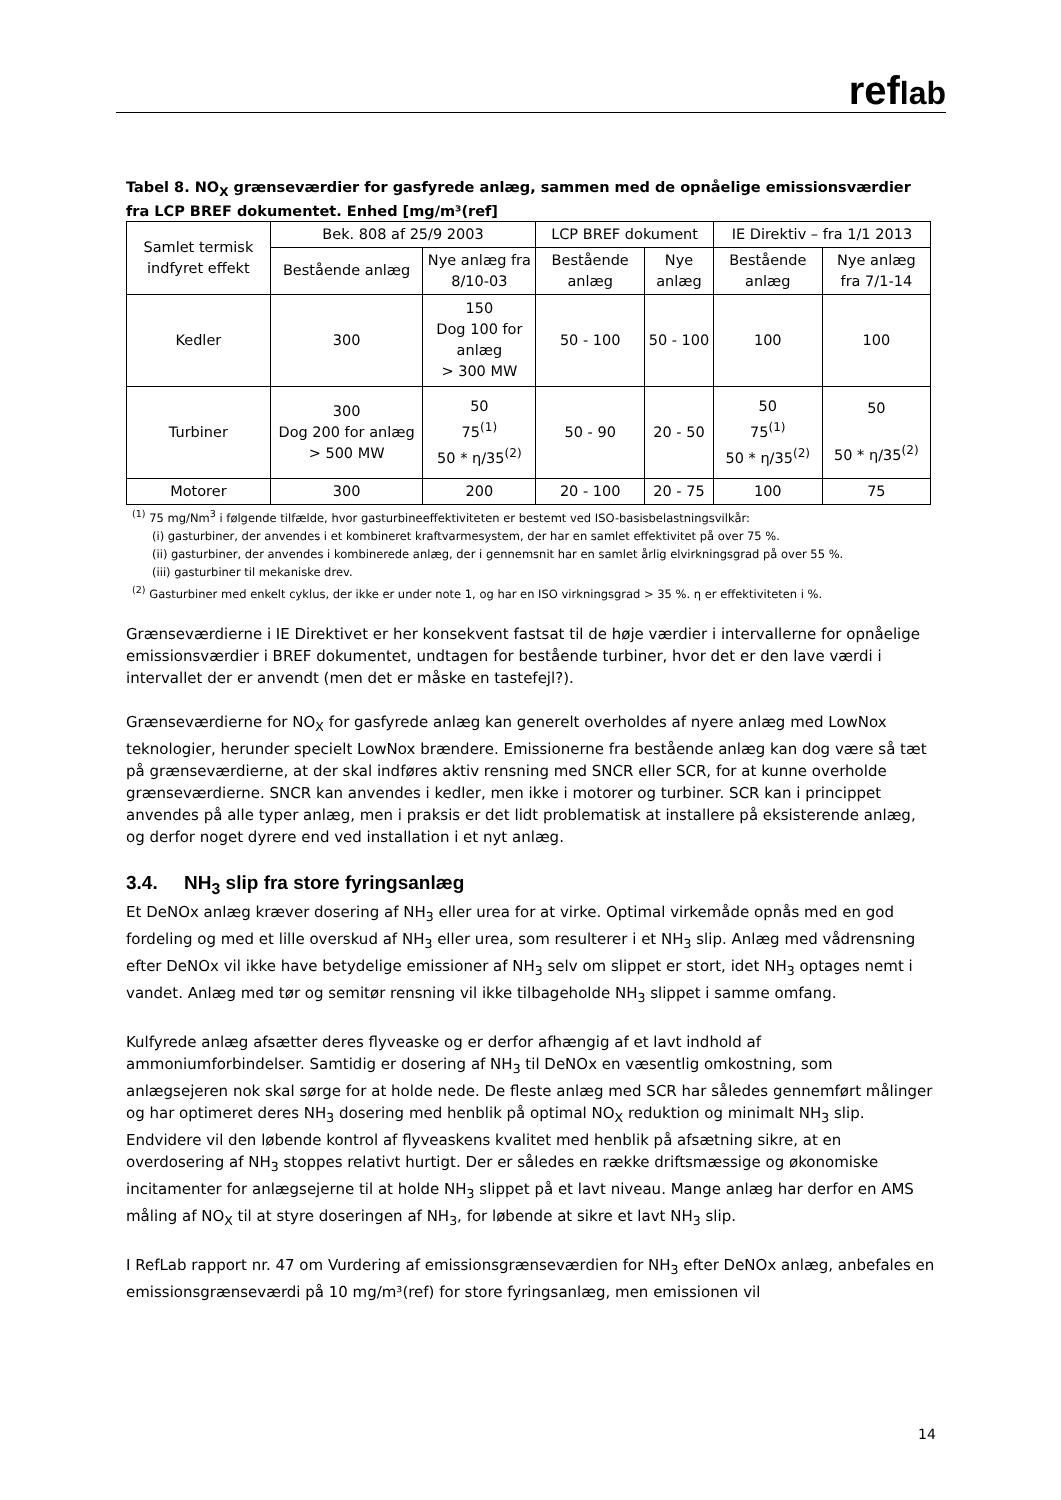reflab
Tabel 8. NO<sub>X</sub> grænseværdier for gasfyrede anlæg, sammen med de opnåelige emissionsværdier fra LCP BREF dokumentet. Enhed [mg/m³(ref]
| Samlet termisk indfyret effekt | Bek. 808 af 25/9 2003 | | LCP BREF dokument | | IE Direktiv – fra 1/1 2013 | |
| | Bestående anlæg | Nye anlæg fra 8/10-03 | Bestående anlæg | Nye anlæg | Bestående anlæg | Nye anlæg fra 7/1-14 |
| Kedler | 300 | 150 Dog 100 for anlæg > 300 MW | 50 - 100 | 50 - 100 | 100 | 100 |
| Turbiner | 300 Dog 200 for anlæg > 500 MW | 50 75<sup>(1)</sup> 50 * η/35<sup>(2)</sup> | 50 - 90 | 20 - 50 | 50 75<sup>(1)</sup> 50 * η/35<sup>(2)</sup> | 50 50 * η/35<sup>(2)</sup> |
| Motorer | 300 | 200 | 20 - 100 | 20 - 75 | 100 | 75 |
<sup>(1)</sup> 75 mg/Nm<sup>3</sup> i følgende tilfælde, hvor gasturbineeffektiviteten er bestemt ved ISO-basisbelastningsvilkår:
(i) gasturbiner, der anvendes i et kombineret kraftvarmesystem, der har en samlet effektivitet på over 75 %.
(ii) gasturbiner, der anvendes i kombinerede anlæg, der i gennemsnit har en samlet årlig elvirkningsgrad på over 55 %.
(iii) gasturbiner til mekaniske drev.
<sup>(2)</sup> Gasturbiner med enkelt cyklus, der ikke er under note 1, og har en ISO virkningsgrad > 35 %. η er effektiviteten i %.
Grænseværdierne i IE Direktivet er her konsekvent fastsat til de høje værdier i intervallerne for opnåelige emissionsværdier i BREF dokumentet, undtagen for bestående turbiner, hvor det er den lave værdi i intervallet der er anvendt (men det er måske en tastefejl?).
Grænseværdierne for NO<sub>X</sub> for gasfyrede anlæg kan generelt overholdes af nyere anlæg med LowNox teknologier, herunder specielt LowNox brændere. Emissionerne fra bestående anlæg kan dog være så tæt på grænseværdierne, at der skal indføres aktiv rensning med SNCR eller SCR, for at kunne overholde grænseværdierne. SNCR kan anvendes i kedler, men ikke i motorer og turbiner. SCR kan i princippet anvendes på alle typer anlæg, men i praksis er det lidt problematisk at installere på eksisterende anlæg, og derfor noget dyrere end ved installation i et nyt anlæg.
3.4. NH<sub>3</sub> slip fra store fyringsanlæg
Et DeNOx anlæg kræver dosering af NH<sub>3</sub> eller urea for at virke. Optimal virkemåde opnås med en god fordeling og med et lille overskud af NH<sub>3</sub> eller urea, som resulterer i et NH<sub>3</sub> slip. Anlæg med vådrensning efter DeNOx vil ikke have betydelige emissioner af NH<sub>3</sub> selv om slippet er stort, idet NH<sub>3</sub> optages nemt i vandet. Anlæg med tør og semitør rensning vil ikke tilbageholde NH<sub>3</sub> slippet i samme omfang.
Kulfyrede anlæg afsætter deres flyveaske og er derfor afhængig af et lavt indhold af ammoniumforbindelser. Samtidig er dosering af NH<sub>3</sub> til DeNOx en væsentlig omkostning, som anlægsejeren nok skal sørge for at holde nede. De fleste anlæg med SCR har således gennemført målinger og har optimeret deres NH<sub>3</sub> dosering med henblik på optimal NO<sub>X</sub> reduktion og minimalt NH<sub>3</sub> slip. Endvidere vil den løbende kontrol af flyveaskens kvalitet med henblik på afsætning sikre, at en overdosering af NH<sub>3</sub> stoppes relativt hurtigt. Der er således en række driftsmæssige og økonomiske incitamenter for anlægsejerne til at holde NH<sub>3</sub> slippet på et lavt niveau. Mange anlæg har derfor en AMS måling af NO<sub>X</sub> til at styre doseringen af NH<sub>3</sub>, for løbende at sikre et lavt NH<sub>3</sub> slip.
I RefLab rapport nr. 47 om Vurdering af emissionsgrænseværdien for NH<sub>3</sub> efter DeNOx anlæg, anbefales en emissionsgrænseværdi på 10 mg/m³(ref) for store fyringsanlæg, men emissionen vil
14